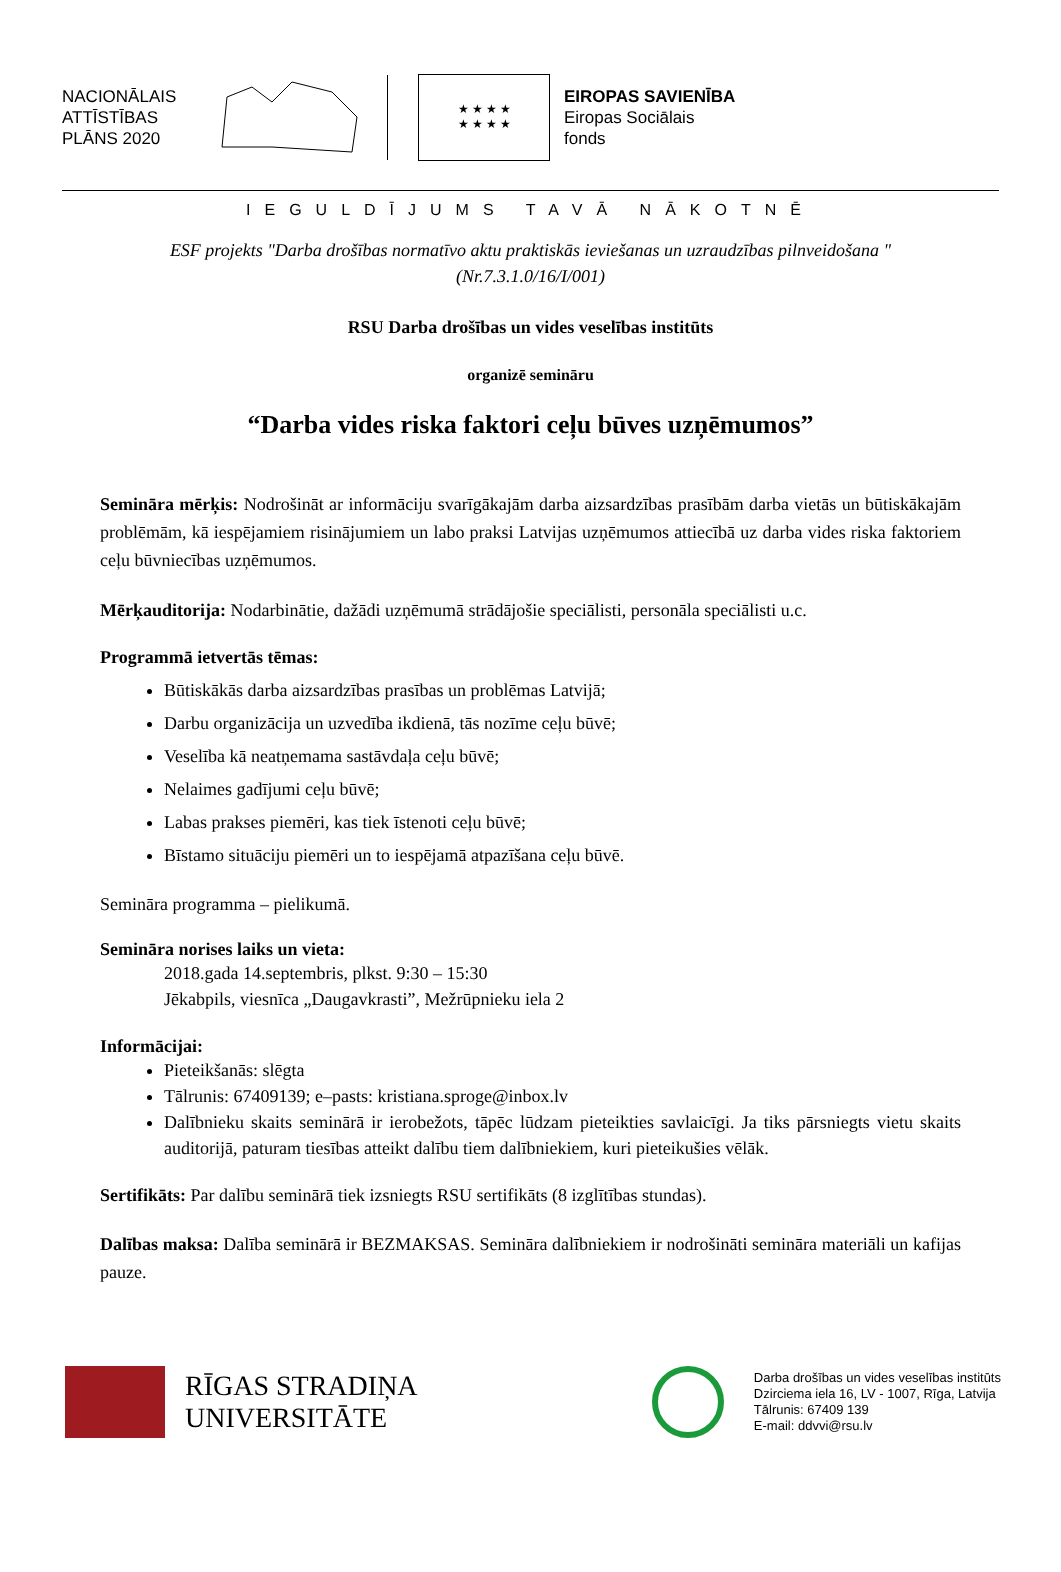NACIONĀLAIS ATTĪSTĪBAS PLĀNS 2020
★ ★ ★ ★
★ ★ ★ ★
EIROPAS SAVIENĪBA
Eiropas Sociālais
fonds
IEGULDĪJUMS TAVĀ NĀKOTNĒ
ESF projekts "Darba drošības normatīvo aktu praktiskās ieviešanas un uzraudzības pilnveidošana "
(Nr.7.3.1.0/16/I/001)
RSU Darba drošības un vides veselības institūts
organizē semināru
“Darba vides riska faktori ceļu būves uzņēmumos”
Semināra mērķis: Nodrošināt ar informāciju svarīgākajām darba aizsardzības prasībām darba vietās un būtiskākajām problēmām, kā iespējamiem risinājumiem un labo praksi Latvijas uzņēmumos attiecībā uz darba vides riska faktoriem ceļu būvniecības uzņēmumos.
Mērķauditorija: Nodarbinātie, dažādi uzņēmumā strādājošie speciālisti, personāla speciālisti u.c.
Programmā ietvertās tēmas:
Būtiskākās darba aizsardzības prasības un problēmas Latvijā;
Darbu organizācija un uzvedība ikdienā, tās nozīme ceļu būvē;
Veselība kā neatņemama sastāvdaļa ceļu būvē;
Nelaimes gadījumi ceļu būvē;
Labas prakses piemēri, kas tiek īstenoti ceļu būvē;
Bīstamo situāciju piemēri un to iespējamā atpazīšana ceļu būvē.
Semināra programma – pielikumā.
Semināra norises laiks un vieta:
2018.gada 14.septembris, plkst. 9:30 – 15:30
Jēkabpils, viesnīca „Daugavkrasti”, Mežrūpnieku iela 2
Informācijai:
Pieteikšanās: slēgta
Tālrunis: 67409139; e–pasts: kristiana.sproge@inbox.lv
Dalībnieku skaits seminārā ir ierobežots, tāpēc lūdzam pieteikties savlaicīgi. Ja tiks pārsniegts vietu skaits auditorijā, paturam tiesības atteikt dalību tiem dalībniekiem, kuri pieteikušies vēlāk.
Sertifikāts: Par dalību seminārā tiek izsniegts RSU sertifikāts (8 izglītības stundas).
Dalības maksa: Dalība seminārā ir BEZMAKSAS. Semināra dalībniekiem ir nodrošināti semināra materiāli un kafijas pauze.
RĪGAS STRADIŅA
UNIVERSITĀTE
Darba drošības un vides veselības institūts
Dzirciema iela 16, LV - 1007, Rīga, Latvija
Tālrunis: 67409 139
E-mail: ddvvi@rsu.lv